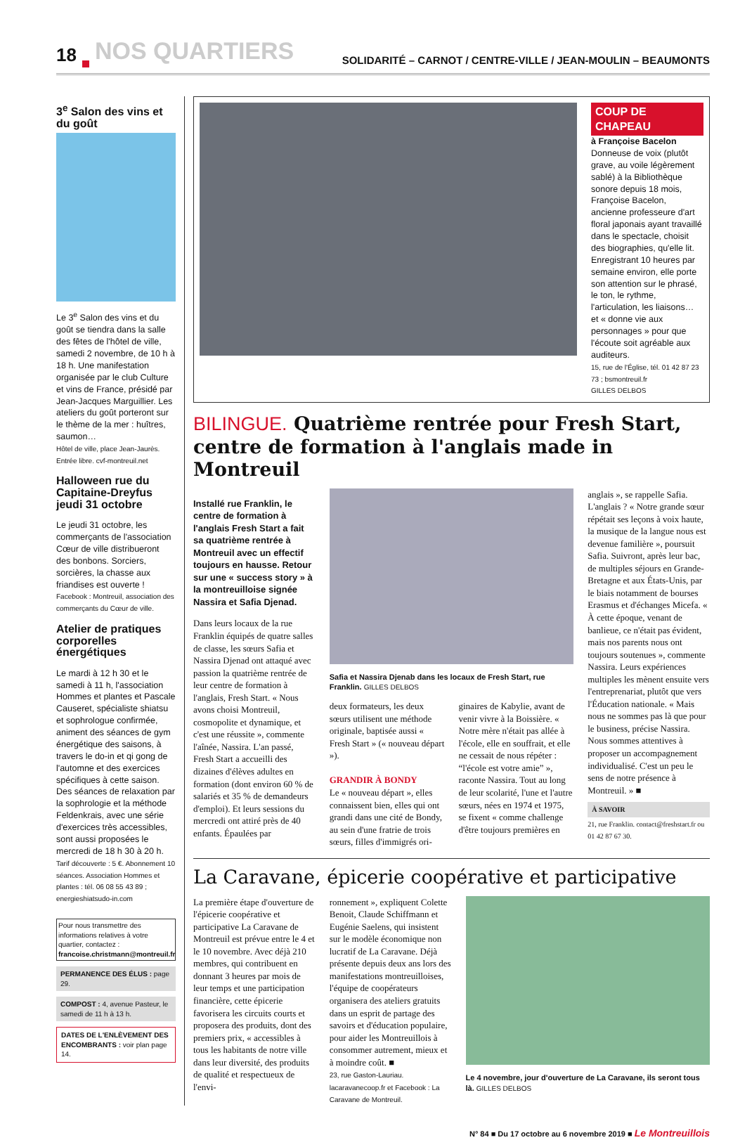18 NOS QUARTIERS SOLIDARITÉ – CARNOT / CENTRE-VILLE / JEAN-MOULIN – BEAUMONTS
3<sup>e</sup> Salon des vins et du goût
Le 3<sup>e</sup> Salon des vins et du goût se tiendra dans la salle des fêtes de l'hôtel de ville, samedi 2 novembre, de 10 h à 18 h. Une manifestation organisée par le club Culture et vins de France, présidé par Jean-Jacques Marguillier. Les ateliers du goût porteront sur le thème de la mer : huîtres, saumon…
Hôtel de ville, place Jean-Jaurès. Entrée libre. cvf-montreuil.net
Halloween rue du Capitaine-Dreyfus jeudi 31 octobre
Le jeudi 31 octobre, les commerçants de l'association Cœur de ville distribueront des bonbons. Sorciers, sorcières, la chasse aux friandises est ouverte !
Facebook : Montreuil, association des commerçants du Cœur de ville.
Atelier de pratiques corporelles énergétiques
Le mardi à 12 h 30 et le samedi à 11 h, l'association Hommes et plantes et Pascale Causeret, spécialiste shiatsu et sophrologue confirmée, animent des séances de gym énergétique des saisons, à travers le do-in et qi gong de l'automne et des exercices spécifiques à cette saison. Des séances de relaxation par la sophrologie et la méthode Feldenkrais, avec une série d'exercices très accessibles, sont aussi proposées le mercredi de 18 h 30 à 20 h.
Tarif découverte : 5 €. Abonnement 10 séances. Association Hommes et plantes : tél. 06 08 55 43 89 ; energieshiatsudo-in.com
Pour nous transmettre des informations relatives à votre quartier, contactez : francoise.christmann@montreuil.fr
PERMANENCE DES ÉLUS : page 29.
COMPOST : 4, avenue Pasteur, le samedi de 11 h à 13 h.
DATES DE L'ENLÈVEMENT DES ENCOMBRANTS : voir plan page 14.
COUP DE CHAPEAU
à Françoise Bacelon
Donneuse de voix (plutôt grave, au voile légèrement sablé) à la Bibliothèque sonore depuis 18 mois, Françoise Bacelon, ancienne professeure d'art floral japonais ayant travaillé dans le spectacle, choisit des biographies, qu'elle lit. Enregistrant 10 heures par semaine environ, elle porte son attention sur le phrasé, le ton, le rythme, l'articulation, les liaisons… et « donne vie aux personnages » pour que l'écoute soit agréable aux auditeurs.
15, rue de l'Église, tél. 01 42 87 23 73 ; bsmontreuil.fr
GILLES DELBOS
BILINGUE. Quatrième rentrée pour Fresh Start, centre de formation à l'anglais made in Montreuil
Installé rue Franklin, le centre de formation à l'anglais Fresh Start a fait sa quatrième rentrée à Montreuil avec un effectif toujours en hausse. Retour sur une « success story » à la montreuilloise signée Nassira et Safia Djenad.
Dans leurs locaux de la rue Franklin équipés de quatre salles de classe, les sœurs Safia et Nassira Djenad ont attaqué avec passion la quatrième rentrée de leur centre de formation à l'anglais, Fresh Start. « Nous avons choisi Montreuil, cosmopolite et dynamique, et c'est une réussite », commente l'aînée, Nassira. L'an passé, Fresh Start a accueilli des dizaines d'élèves adultes en formation (dont environ 60 % de salariés et 35 % de demandeurs d'emploi). Et leurs sessions du mercredi ont attiré près de 40 enfants. Épaulées par
Safia et Nassira Djenab dans les locaux de Fresh Start, rue Franklin. GILLES DELBOS
deux formateurs, les deux sœurs utilisent une méthode originale, baptisée aussi « Fresh Start » (« nouveau départ »).
GRANDIR À BONDY
Le « nouveau départ », elles connaissent bien, elles qui ont grandi dans une cité de Bondy, au sein d'une fratrie de trois sœurs, filles d'immigrés ori-
ginaires de Kabylie, avant de venir vivre à la Boissière. « Notre mère n'était pas allée à l'école, elle en souffrait, et elle ne cessait de nous répéter : “l'école est votre amie” », raconte Nassira. Tout au long de leur scolarité, l'une et l'autre sœurs, nées en 1974 et 1975, se fixent « comme challenge d'être toujours premières en
anglais », se rappelle Safia. L'anglais ? « Notre grande sœur répétait ses leçons à voix haute, la musique de la langue nous est devenue familière », poursuit Safia. Suivront, après leur bac, de multiples séjours en Grande-Bretagne et aux États-Unis, par le biais notamment de bourses Erasmus et d'échanges Micefa. « À cette époque, venant de banlieue, ce n'était pas évident, mais nos parents nous ont toujours soutenues », commente Nassira. Leurs expériences multiples les mènent ensuite vers l'entreprenariat, plutôt que vers l'Éducation nationale. « Mais nous ne sommes pas là que pour le business, précise Nassira. Nous sommes attentives à proposer un accompagnement individualisé. C'est un peu le sens de notre présence à Montreuil. » ■
À SAVOIR
21, rue Franklin. contact@freshstart.fr ou 01 42 87 67 30.
La Caravane, épicerie coopérative et participative
La première étape d'ouverture de l'épicerie coopérative et participative La Caravane de Montreuil est prévue entre le 4 et le 10 novembre. Avec déjà 210 membres, qui contribuent en donnant 3 heures par mois de leur temps et une participation financière, cette épicerie favorisera les circuits courts et proposera des produits, dont des premiers prix, « accessibles à tous les habitants de notre ville dans leur diversité, des produits de qualité et respectueux de l'envi-
ronnement », expliquent Colette Benoit, Claude Schiffmann et Eugénie Saelens, qui insistent sur le modèle économique non lucratif de La Caravane. Déjà présente depuis deux ans lors des manifestations montreuilloises, l'équipe de coopérateurs organisera des ateliers gratuits dans un esprit de partage des savoirs et d'éducation populaire, pour aider les Montreuillois à consommer autrement, mieux et à moindre coût. ■
23, rue Gaston-Lauriau. lacaravanecoop.fr et Facebook : La Caravane de Montreuil.
Le 4 novembre, jour d'ouverture de La Caravane, ils seront tous là. GILLES DELBOS
N° 84 ■ Du 17 octobre au 6 novembre 2019 ■ Le Montreuillois